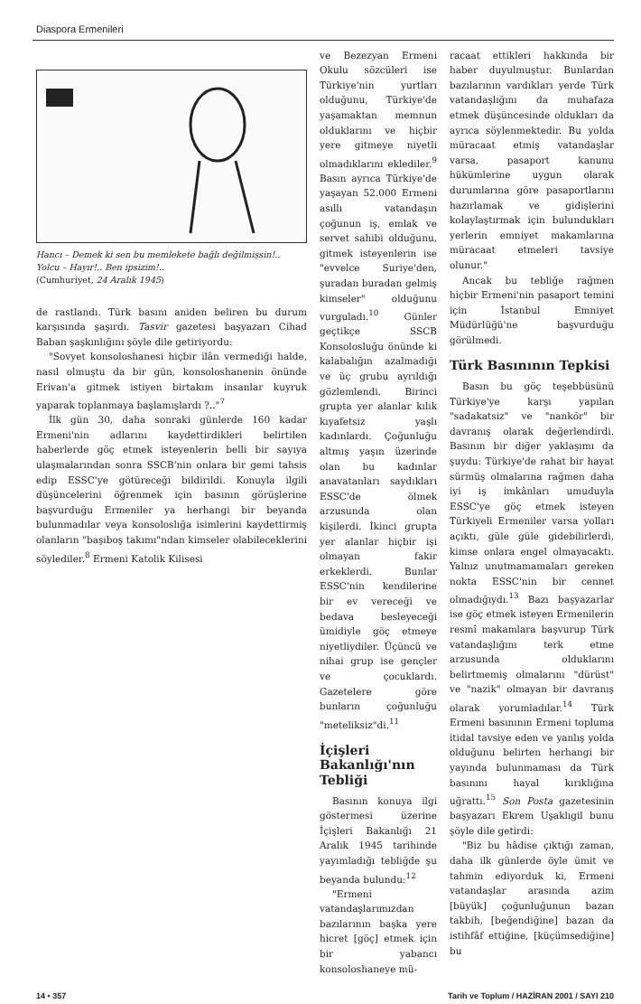Diaspora Ermenileri
Hancı – Demek ki sen bu memlekete bağlı değilmişsin!..
Yolcu – Hayır!.. Ben ipsizim!..
(Cumhuriyet, 24 Aralık 1945)
de rastlandı. Türk basını aniden beliren bu durum karşısında şaşırdı. Tasvir gazetesi başyazarı Cihad Baban şaşkınlığını şöyle dile getiriyordu:
"Sovyet konsoloshanesi hiçbir ilân vermediği halde, nasıl olmuştu da bir gün, konsoloshanenin önünde Erivan'a gitmek istiyen birtakım insanlar kuyruk yaparak toplanmaya başlamışlardı ?.."<sup>7</sup>
İlk gün 30, daha sonraki günlerde 160 kadar Ermeni'nin adlarını kaydettirdikleri belirtilen haberlerde göç etmek isteyenlerin belli bir sayıya ulaşmalarından sonra SSCB'nin onlara bir gemi tahsis edip ESSC'ye götüreceği bildirildi. Konuyla ilgili düşüncelerini öğrenmek için basının görüşlerine başvurduğu Ermeniler ya herhangi bir beyanda bulunmadılar veya konsoloslığa isimlerini kaydettirmiş olanların "başıboş takımı"ndan kimseler olabileceklerini söylediler.<sup>8</sup> Ermeni Katolik Kilisesi
ve Bezezyan Ermeni Okulu sözcüleri ise Türkiye'nin yurtları olduğunu, Türkiye'de yaşamaktan memnun olduklarını ve hiçbir yere gitmeye niyetli olmadıklarını eklediler.<sup>9</sup> Basın ayrıca Türkiye'de yaşayan 52.000 Ermeni asıllı vatandaşın çoğunun iş, emlak ve servet sahibi olduğunu, gitmek isteyenlerin ise "evvelce Suriye'den, şuradan buradan gelmiş kimseler" olduğunu vurguladı.<sup>10</sup> Günler geçtikçe SSCB Konsolosluğu önünde ki kalabalığın azalmadığı ve üç grubu ayrıldığı gözlemlendi. Birinci grupta yer alanlar kılık kıyafetsiz yaşlı kadınlardı. Çoğunluğu altmış yaşın üzerinde olan bu kadınlar anavatanları saydıkları ESSC'de ölmek arzusunda olan kişilerdi. İkinci grupta yer alanlar hiçbir işi olmayan fakir erkeklerdi. Bunlar ESSC'nin kendilerine bir ev vereceği ve bedava besleyeceği ümidiyle göç etmeye niyetliydiler. Üçüncü ve nihai grup ise gençler ve çocuklardı. Gazetelere göre bunların çoğunluğu "meteliksiz"di.<sup>11</sup>
İçişleri Bakanlığı'nın Tebliği
Basının konuya ilgi göstermesi üzerine İçişleri Bakanlığı 21 Aralık 1945 tarihinde yayımladığı tebliğde şu beyanda bulundu:<sup>12</sup>
"Ermeni vatandaşlarımızdan bazılarının başka yere hicret [göç] etmek için bir yabancı konsoloshaneye mü-
racaat ettikleri hakkında bir haber duyulmuştur. Bunlardan bazılarının vardıkları yerde Türk vatandaşlığını da muhafaza etmek düşüncesinde oldukları da ayrıca söylenmektedir. Bu yolda müracaat etmiş vatandaşlar varsa, pasaport kanunu hükümlerine uygun olarak durumlarına göre pasaportlarını hazırlamak ve gidişlerini kolaylaştırmak için bulundukları yerlerin emniyet makamlarına müracaat etmeleri tavsiye olunur."
Ancak bu tebliğe rağmen hiçbir Ermeni'nin pasaport temini için İstanbul Emniyet Müdürlüğü'ne başvurduğu görülmedi.
Türk Basınının Tepkisi
Basın bu göç teşebbüsünü Türkiye'ye karşı yapılan "sadakatsiz" ve "nankör" bir davranış olarak değerlendirdi. Basının bir diğer yaklaşımı da şuydu: Türkiye'de rahat bir hayat sürmüş olmalarına rağmen daha iyi iş imkânları umuduyla ESSC'ye göç etmek isteyen Türkiyeli Ermeniler varsa yolları açıktı, güle güle gidebilirlerdi, kimse onlara engel olmayacaktı. Yalnız unutmamamaları gereken nokta ESSC'nin bir cennet olmadığıydı.<sup>13</sup> Bazı başyazarlar ise göç etmek isteyen Ermenilerin resmî makamlara başvurup Türk vatandaşlığını terk etme arzusunda olduklarını belirtmemiş olmalarını "dürüst" ve "nazik" olmayan bir davranış olarak yorumladılar.<sup>14</sup> Türk Ermeni basınının Ermeni topluma itidal tavsiye eden ve yanlış yolda olduğunu belirten herhangi bir yayında bulunmaması da Türk basınını hayal kırıklığına uğrattı.<sup>15</sup> Son Posta gazetesinin başyazarı Ekrem Uşaklıgil bunu şöyle dile getirdi:
"Biz bu hâdise çıktığı zaman, daha ilk günlerde öyle ümit ve tahmin ediyorduk ki, Ermeni vatandaşlar arasında azim [büyük] çoğunluğunun bazan takbih, [beğendiğine] bazan da istihfâf ettiğine, [küçümsediğine] bu
14 • 357 Tarih ve Toplum / HAZİRAN 2001 / SAYI 210